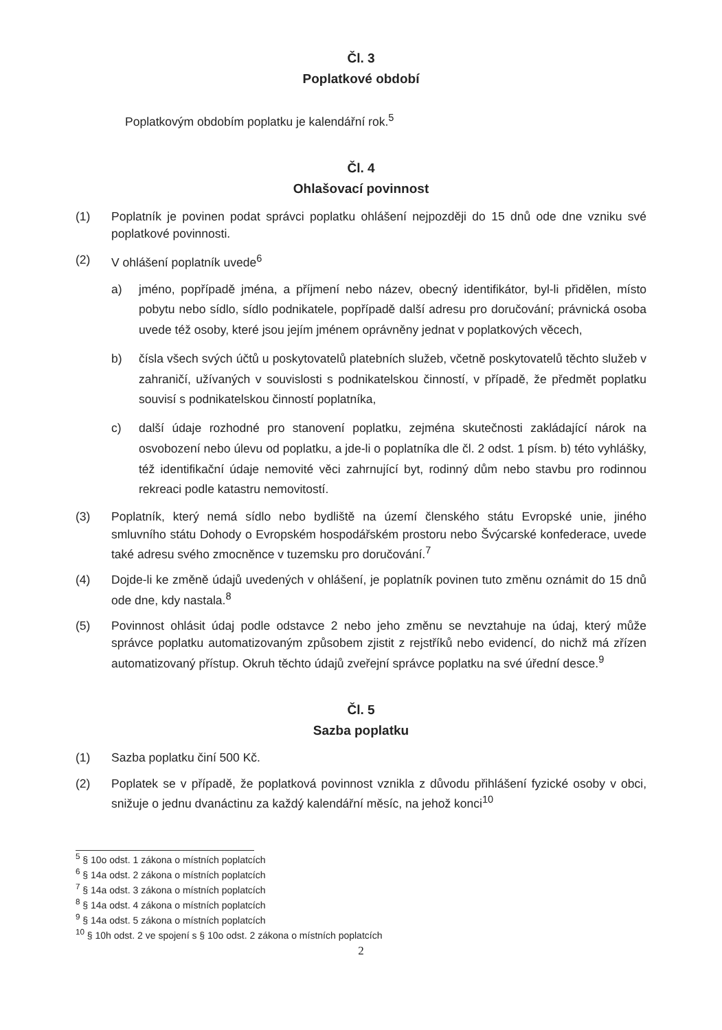Čl. 3
Poplatkové období
Poplatkovým obdobím poplatku je kalendářní rok.<sup>5</sup>
Čl. 4
Ohlašovací povinnost
(1) Poplatník je povinen podat správci poplatku ohlášení nejpozději do 15 dnů ode dne vzniku své poplatkové povinnosti.
(2) V ohlášení poplatník uvede<sup>6</sup>
a) jméno, popřípadě jména, a příjmení nebo název, obecný identifikátor, byl-li přidělen, místo pobytu nebo sídlo, sídlo podnikatele, popřípadě další adresu pro doručování; právnická osoba uvede též osoby, které jsou jejím jménem oprávněny jednat v poplatkových věcech,
b) čísla všech svých účtů u poskytovatelů platebních služeb, včetně poskytovatelů těchto služeb v zahraničí, užívaných v souvislosti s podnikatelskou činností, v případě, že předmět poplatku souvisí s podnikatelskou činností poplatníka,
c) další údaje rozhodné pro stanovení poplatku, zejména skutečnosti zakládající nárok na osvobození nebo úlevu od poplatku, a jde-li o poplatníka dle čl. 2 odst. 1 písm. b) této vyhlášky, též identifikační údaje nemovité věci zahrnující byt, rodinný dům nebo stavbu pro rodinnou rekreaci podle katastru nemovitostí.
(3) Poplatník, který nemá sídlo nebo bydliště na území členského státu Evropské unie, jiného smluvního státu Dohody o Evropském hospodářském prostoru nebo Švýcarské konfederace, uvede také adresu svého zmocněnce v tuzemsku pro doručování.<sup>7</sup>
(4) Dojde-li ke změně údajů uvedených v ohlášení, je poplatník povinen tuto změnu oznámit do 15 dnů ode dne, kdy nastala.<sup>8</sup>
(5) Povinnost ohlásit údaj podle odstavce 2 nebo jeho změnu se nevztahuje na údaj, který může správce poplatku automatizovaným způsobem zjistit z rejstříků nebo evidencí, do nichž má zřízen automatizovaný přístup. Okruh těchto údajů zveřejní správce poplatku na své úřední desce.<sup>9</sup>
Čl. 5
Sazba poplatku
(1) Sazba poplatku činí 500 Kč.
(2) Poplatek se v případě, že poplatková povinnost vznikla z důvodu přihlášení fyzické osoby v obci, snižuje o jednu dvanáctinu za každý kalendářní měsíc, na jehož konci<sup>10</sup>
<sup>5</sup> § 10o odst. 1 zákona o místních poplatcích
<sup>6</sup> § 14a odst. 2 zákona o místních poplatcích
<sup>7</sup> § 14a odst. 3 zákona o místních poplatcích
<sup>8</sup> § 14a odst. 4 zákona o místních poplatcích
<sup>9</sup> § 14a odst. 5 zákona o místních poplatcích
<sup>10</sup> § 10h odst. 2 ve spojení s § 10o odst. 2 zákona o místních poplatcích
2